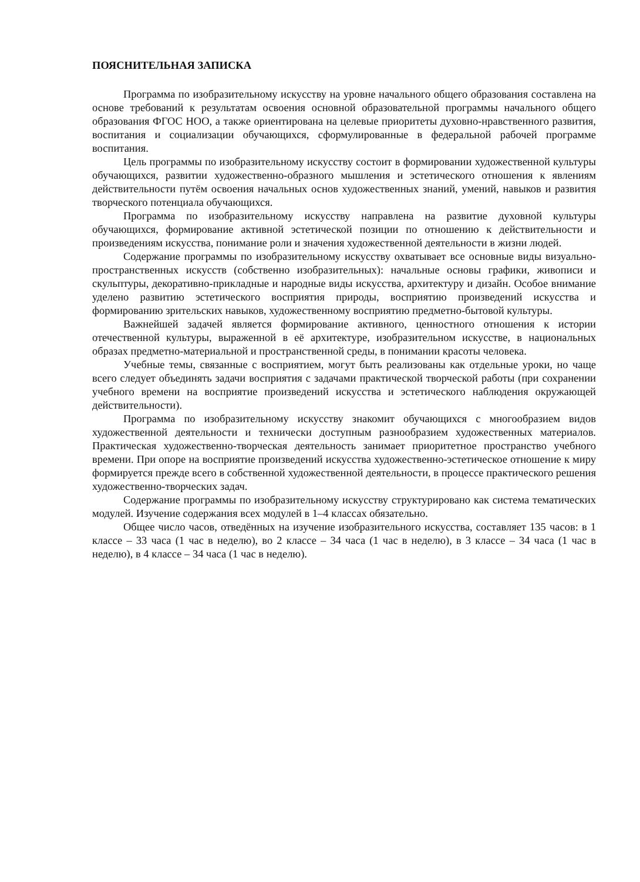ПОЯСНИТЕЛЬНАЯ ЗАПИСКА
Программа по изобразительному искусству на уровне начального общего образования составлена на основе требований к результатам освоения основной образовательной программы начального общего образования ФГОС НОО, а также ориентирована на целевые приоритеты духовно-нравственного развития, воспитания и социализации обучающихся, сформулированные в федеральной рабочей программе воспитания.
Цель программы по изобразительному искусству состоит в формировании художественной культуры обучающихся, развитии художественно-образного мышления и эстетического отношения к явлениям действительности путём освоения начальных основ художественных знаний, умений, навыков и развития творческого потенциала обучающихся.
Программа по изобразительному искусству направлена на развитие духовной культуры обучающихся, формирование активной эстетической позиции по отношению к действительности и произведениям искусства, понимание роли и значения художественной деятельности в жизни людей.
Содержание программы по изобразительному искусству охватывает все основные виды визуально-пространственных искусств (собственно изобразительных): начальные основы графики, живописи и скульптуры, декоративно-прикладные и народные виды искусства, архитектуру и дизайн. Особое внимание уделено развитию эстетического восприятия природы, восприятию произведений искусства и формированию зрительских навыков, художественному восприятию предметно-бытовой культуры.
Важнейшей задачей является формирование активного, ценностного отношения к истории отечественной культуры, выраженной в её архитектуре, изобразительном искусстве, в национальных образах предметно-материальной и пространственной среды, в понимании красоты человека.
Учебные темы, связанные с восприятием, могут быть реализованы как отдельные уроки, но чаще всего следует объединять задачи восприятия с задачами практической творческой работы (при сохранении учебного времени на восприятие произведений искусства и эстетического наблюдения окружающей действительности).
Программа по изобразительному искусству знакомит обучающихся с многообразием видов художественной деятельности и технически доступным разнообразием художественных материалов. Практическая художественно-творческая деятельность занимает приоритетное пространство учебного времени. При опоре на восприятие произведений искусства художественно-эстетическое отношение к миру формируется прежде всего в собственной художественной деятельности, в процессе практического решения художественно-творческих задач.
Содержание программы по изобразительному искусству структурировано как система тематических модулей. Изучение содержания всех модулей в 1–4 классах обязательно.
Общее число часов, отведённых на изучение изобразительного искусства, составляет 135 часов: в 1 классе – 33 часа (1 час в неделю), во 2 классе – 34 часа (1 час в неделю), в 3 классе – 34 часа (1 час в неделю), в 4 классе – 34 часа (1 час в неделю).